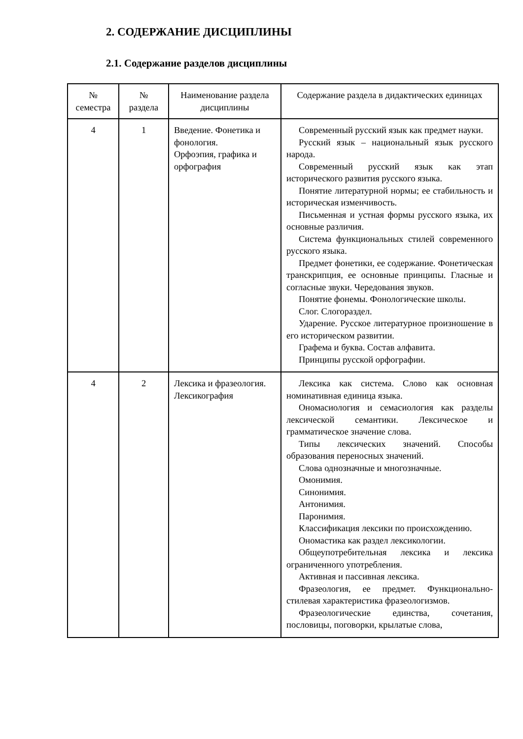2. СОДЕРЖАНИЕ ДИСЦИПЛИНЫ
2.1. Содержание разделов дисциплины
| № семестра | № раздела | Наименование раздела дисциплины | Содержание раздела в дидактических единицах |
| --- | --- | --- | --- |
| 4 | 1 | Введение. Фонетика и фонология. Орфоэпия, графика и орфография | Современный русский язык как предмет науки. Русский язык – национальный язык русского народа. Современный русский язык как этап исторического развития русского языка. Понятие литературной нормы; ее стабильность и историческая изменчивость. Письменная и устная формы русского языка, их основные различия. Система функциональных стилей современного русского языка. Предмет фонетики, ее содержание. Фонетическая транскрипция, ее основные принципы. Гласные и согласные звуки. Чередования звуков. Понятие фонемы. Фонологические школы. Слог. Слогораздел. Ударение. Русское литературное произношение в его историческом развитии. Графема и буква. Состав алфавита. Принципы русской орфографии. |
| 4 | 2 | Лексика и фразеология. Лексикография | Лексика как система. Слово как основная номинативная единица языка. Ономасиология и семасиология как разделы лексической семантики. Лексическое и грамматическое значение слова. Типы лексических значений. Способы образования переносных значений. Слова однозначные и многозначные. Омонимия. Синонимия. Антонимия. Паронимия. Классификация лексики по происхождению. Ономастика как раздел лексикологии. Общеупотребительная лексика и лексика ограниченного употребления. Активная и пассивная лексика. Фразеология, ее предмет. Функционально-стилевая характеристика фразеологизмов. Фразеологические единства, сочетания, пословицы, поговорки, крылатые слова, |